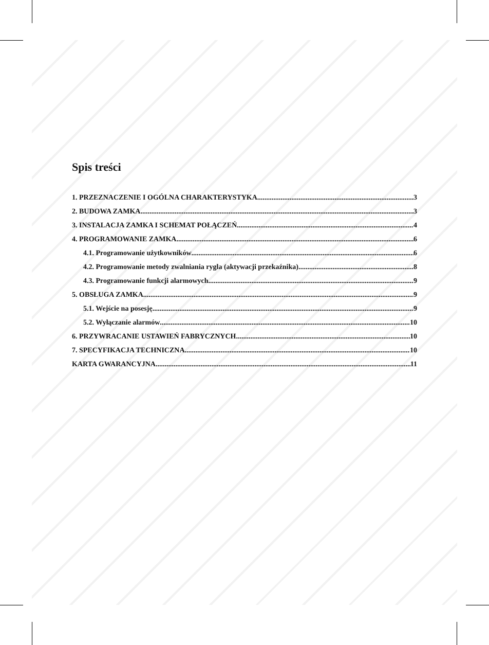Spis treści
1. PRZEZNACZENIE I OGÓLNA CHARAKTERYSTYKA 3
2. BUDOWA ZAMKA 3
3. INSTALACJA ZAMKA I SCHEMAT POŁĄCZEŃ 4
4. PROGRAMOWANIE ZAMKA 6
4.1. Programowanie użytkowników 6
4.2. Programowanie metody zwalniania rygla (aktywacji przekaźnika) 8
4.3. Programowanie funkcji alarmowych 9
5. OBSŁUGA ZAMKA 9
5.1. Wejście na posesję 9
5.2. Wyłączanie alarmów 10
6. PRZYWRACANIE USTAWIEŃ FABRYCZNYCH 10
7. SPECYFIKACJA TECHNICZNA 10
KARTA GWARANCYJNA 11